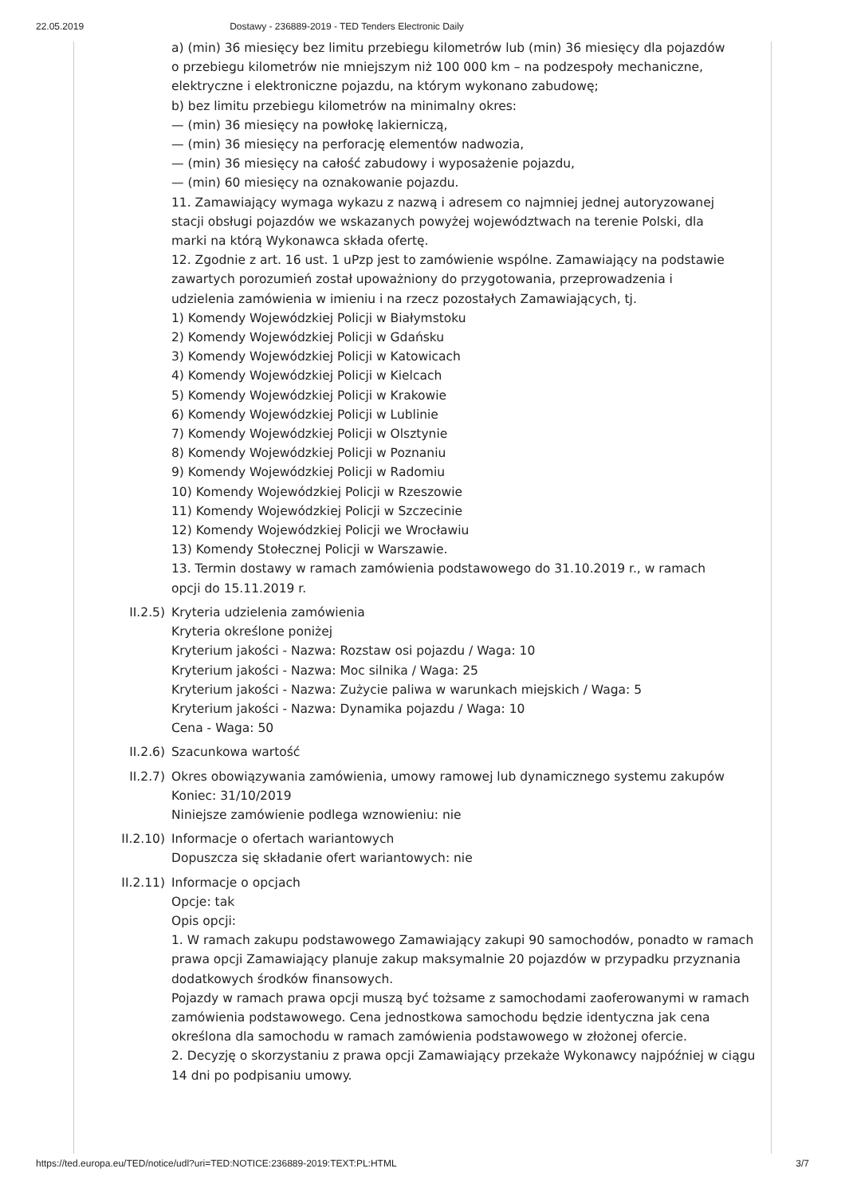22.05.2019 Dostawy - 236889-2019 - TED Tenders Electronic Daily
a) (min) 36 miesięcy bez limitu przebiegu kilometrów lub (min) 36 miesięcy dla pojazdów o przebiegu kilometrów nie mniejszym niż 100 000 km – na podzespoły mechaniczne, elektryczne i elektroniczne pojazdu, na którym wykonano zabudowę;
b) bez limitu przebiegu kilometrów na minimalny okres:
— (min) 36 miesięcy na powłokę lakierniczą,
— (min) 36 miesięcy na perforację elementów nadwozia,
— (min) 36 miesięcy na całość zabudowy i wyposażenie pojazdu,
— (min) 60 miesięcy na oznakowanie pojazdu.
11. Zamawiający wymaga wykazu z nazwą i adresem co najmniej jednej autoryzowanej stacji obsługi pojazdów we wskazanych powyżej województwach na terenie Polski, dla marki na którą Wykonawca składa ofertę.
12. Zgodnie z art. 16 ust. 1 uPzp jest to zamówienie wspólne. Zamawiający na podstawie zawartych porozumień został upoważniony do przygotowania, przeprowadzenia i udzielenia zamówienia w imieniu i na rzecz pozostałych Zamawiających, tj.
1) Komendy Wojewódzkiej Policji w Białymstoku
2) Komendy Wojewódzkiej Policji w Gdańsku
3) Komendy Wojewódzkiej Policji w Katowicach
4) Komendy Wojewódzkiej Policji w Kielcach
5) Komendy Wojewódzkiej Policji w Krakowie
6) Komendy Wojewódzkiej Policji w Lublinie
7) Komendy Wojewódzkiej Policji w Olsztynie
8) Komendy Wojewódzkiej Policji w Poznaniu
9) Komendy Wojewódzkiej Policji w Radomiu
10) Komendy Wojewódzkiej Policji w Rzeszowie
11) Komendy Wojewódzkiej Policji w Szczecinie
12) Komendy Wojewódzkiej Policji we Wrocławiu
13) Komendy Stołecznej Policji w Warszawie.
13. Termin dostawy w ramach zamówienia podstawowego do 31.10.2019 r., w ramach opcji do 15.11.2019 r.
II.2.5) Kryteria udzielenia zamówienia
Kryteria określone poniżej
Kryterium jakości - Nazwa: Rozstaw osi pojazdu / Waga: 10
Kryterium jakości - Nazwa: Moc silnika / Waga: 25
Kryterium jakości - Nazwa: Zużycie paliwa w warunkach miejskich / Waga: 5
Kryterium jakości - Nazwa: Dynamika pojazdu / Waga: 10
Cena - Waga: 50
II.2.6) Szacunkowa wartość
II.2.7) Okres obowiązywania zamówienia, umowy ramowej lub dynamicznego systemu zakupów
Koniec: 31/10/2019
Niniejsze zamówienie podlega wznowieniu: nie
II.2.10) Informacje o ofertach wariantowych
Dopuszcza się składanie ofert wariantowych: nie
II.2.11) Informacje o opcjach
Opcje: tak
Opis opcji:
1. W ramach zakupu podstawowego Zamawiający zakupi 90 samochodów, ponadto w ramach prawa opcji Zamawiający planuje zakup maksymalnie 20 pojazdów w przypadku przyznania dodatkowych środków finansowych.
Pojazdy w ramach prawa opcji muszą być tożsame z samochodami zaoferowanymi w ramach zamówienia podstawowego. Cena jednostkowa samochodu będzie identyczna jak cena określona dla samochodu w ramach zamówienia podstawowego w złożonej ofercie.
2. Decyzję o skorzystaniu z prawa opcji Zamawiający przekaże Wykonawcy najpóźniej w ciągu 14 dni po podpisaniu umowy.
https://ted.europa.eu/TED/notice/udl?uri=TED:NOTICE:236889-2019:TEXT:PL:HTML 3/7